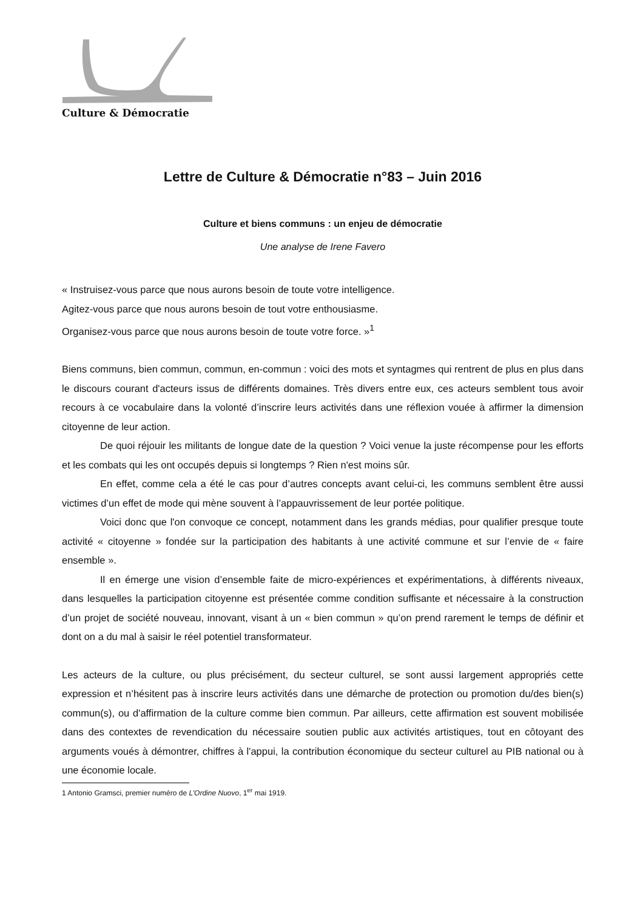Culture & Démocratie
Lettre de Culture & Démocratie n°83 – Juin 2016
Culture et biens communs : un enjeu de démocratie
Une analyse de Irene Favero
« Instruisez-vous parce que nous aurons besoin de toute votre intelligence.
Agitez-vous parce que nous aurons besoin de tout votre enthousiasme.
Organisez-vous parce que nous aurons besoin de toute votre force. »<sup>1</sup>
Biens communs, bien commun, commun, en-commun : voici des mots et syntagmes qui rentrent de plus en plus dans le discours courant d'acteurs issus de différents domaines. Très divers entre eux, ces acteurs semblent tous avoir recours à ce vocabulaire dans la volonté d’inscrire leurs activités dans une réflexion vouée à affirmer la dimension citoyenne de leur action.
De quoi réjouir les militants de longue date de la question ? Voici venue la juste récompense pour les efforts et les combats qui les ont occupés depuis si longtemps ? Rien n'est moins sûr.
En effet, comme cela a été le cas pour d’autres concepts avant celui-ci, les communs semblent être aussi victimes d’un effet de mode qui mène souvent à l’appauvrissement de leur portée politique.
Voici donc que l'on convoque ce concept, notamment dans les grands médias, pour qualifier presque toute activité « citoyenne » fondée sur la participation des habitants à une activité commune et sur l’envie de « faire ensemble ».
Il en émerge une vision d’ensemble faite de micro-expériences et expérimentations, à différents niveaux, dans lesquelles la participation citoyenne est présentée comme condition suffisante et nécessaire à la construction d’un projet de société nouveau, innovant, visant à un « bien commun » qu’on prend rarement le temps de définir et dont on a du mal à saisir le réel potentiel transformateur.
Les acteurs de la culture, ou plus précisément, du secteur culturel, se sont aussi largement appropriés cette expression et n’hésitent pas à inscrire leurs activités dans une démarche de protection ou promotion du/des bien(s) commun(s), ou d'affirmation de la culture comme bien commun. Par ailleurs, cette affirmation est souvent mobilisée dans des contextes de revendication du nécessaire soutien public aux activités artistiques, tout en côtoyant des arguments voués à démontrer, chiffres à l'appui, la contribution économique du secteur culturel au PIB national ou à une économie locale.
1 Antonio Gramsci, premier numéro de L’Ordine Nuovo, 1<sup>er</sup> mai 1919.